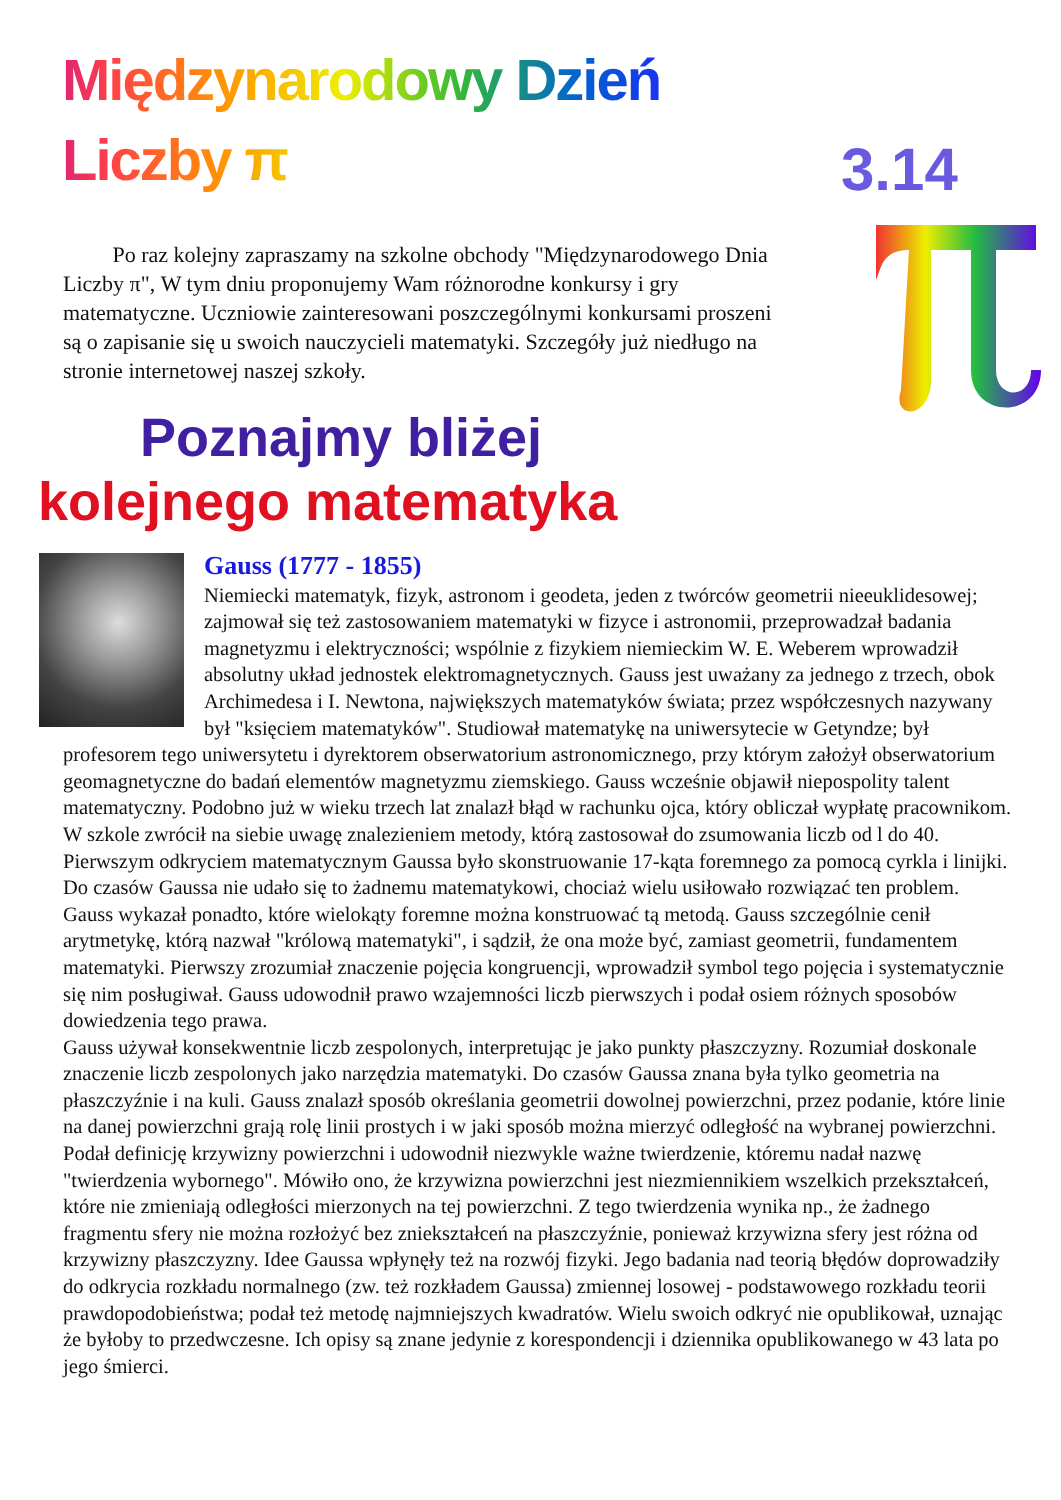Międzynarodowy Dzień Liczby π
3.14
Po raz kolejny zapraszamy na szkolne obchody "Międzynarodowego Dnia Liczby π", W tym dniu proponujemy Wam różnorodne konkursy i gry matematyczne. Uczniowie zainteresowani poszczególnymi konkursami proszeni są o zapisanie się u swoich nauczycieli matematyki. Szczegóły już niedługo na stronie internetowej naszej szkoły.
Poznajmy bliżej
kolejnego matematyka
Gauss (1777 - 1855)
Niemiecki matematyk, fizyk, astronom i geodeta, jeden z twórców geometrii nieeuklidesowej; zajmował się też zastosowaniem matematyki w fizyce i astronomii, przeprowadzał badania magnetyzmu i elektryczności; wspólnie z fizykiem niemieckim W. E. Weberem wprowadził absolutny układ jednostek elektromagnetycznych. Gauss jest uważany za jednego z trzech, obok Archimedesa i I. Newtona, największych matematyków świata; przez współczesnych nazywany był "księciem matematyków". Studiował matematykę na uniwersytecie w Getyndze; był profesorem tego uniwersytetu i dyrektorem obserwatorium astronomicznego, przy którym założył obserwatorium geomagnetyczne do badań elementów magnetyzmu ziemskiego. Gauss wcześnie objawił niepospolity talent matematyczny. Podobno już w wieku trzech lat znalazł błąd w rachunku ojca, który obliczał wypłatę pracownikom. W szkole zwrócił na siebie uwagę znalezieniem metody, którą zastosował do zsumowania liczb od l do 40. Pierwszym odkryciem matematycznym Gaussa było skonstruowanie 17-kąta foremnego za pomocą cyrkla i linijki. Do czasów Gaussa nie udało się to żadnemu matematykowi, chociaż wielu usiłowało rozwiązać ten problem. Gauss wykazał ponadto, które wielokąty foremne można konstruować tą metodą. Gauss szczególnie cenił arytmetykę, którą nazwał "królową matematyki", i sądził, że ona może być, zamiast geometrii, fundamentem matematyki. Pierwszy zrozumiał znaczenie pojęcia kongruencji, wprowadził symbol tego pojęcia i systematycznie się nim posługiwał. Gauss udowodnił prawo wzajemności liczb pierwszych i podał osiem różnych sposobów dowiedzenia tego prawa.
Gauss używał konsekwentnie liczb zespolonych, interpretując je jako punkty płaszczyzny. Rozumiał doskonale znaczenie liczb zespolonych jako narzędzia matematyki. Do czasów Gaussa znana była tylko geometria na płaszczyźnie i na kuli. Gauss znalazł sposób określania geometrii dowolnej powierzchni, przez podanie, które linie na danej powierzchni grają rolę linii prostych i w jaki sposób można mierzyć odległość na wybranej powierzchni. Podał definicję krzywizny powierzchni i udowodnił niezwykle ważne twierdzenie, któremu nadał nazwę "twierdzenia wybornego". Mówiło ono, że krzywizna powierzchni jest niezmiennikiem wszelkich przekształceń, które nie zmieniają odległości mierzonych na tej powierzchni. Z tego twierdzenia wynika np., że żadnego fragmentu sfery nie można rozłożyć bez zniekształceń na płaszczyźnie, ponieważ krzywizna sfery jest różna od krzywizny płaszczyzny. Idee Gaussa wpłynęły też na rozwój fizyki. Jego badania nad teorią błędów doprowadziły do odkrycia rozkładu normalnego (zw. też rozkładem Gaussa) zmiennej losowej - podstawowego rozkładu teorii prawdopodobieństwa; podał też metodę najmniejszych kwadratów. Wielu swoich odkryć nie opublikował, uznając że byłoby to przedwczesne. Ich opisy są znane jedynie z korespondencji i dziennika opublikowanego w 43 lata po jego śmierci.